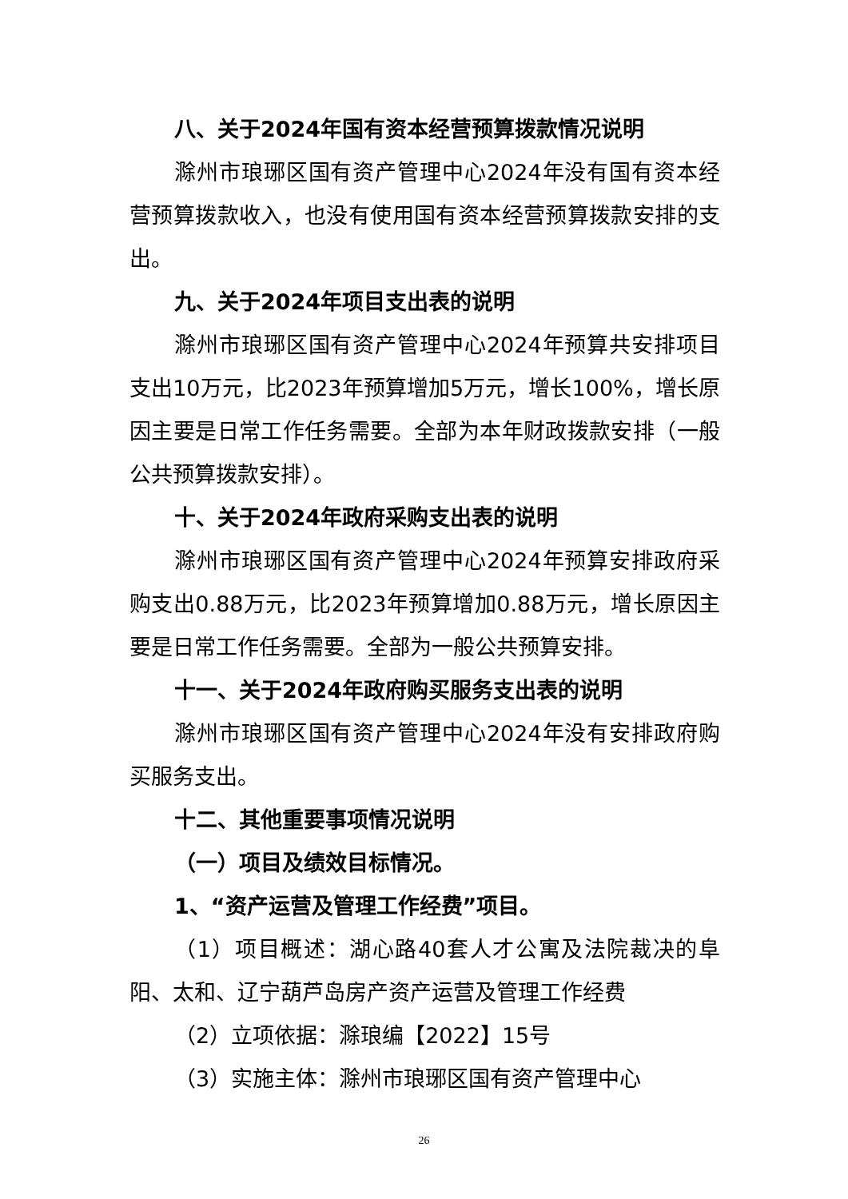八、关于2024年国有资本经营预算拨款情况说明
滁州市琅琊区国有资产管理中心2024年没有国有资本经营预算拨款收入，也没有使用国有资本经营预算拨款安排的支出。
九、关于2024年项目支出表的说明
滁州市琅琊区国有资产管理中心2024年预算共安排项目支出10万元，比2023年预算增加5万元，增长100%，增长原因主要是日常工作任务需要。全部为本年财政拨款安排（一般公共预算拨款安排）。
十、关于2024年政府采购支出表的说明
滁州市琅琊区国有资产管理中心2024年预算安排政府采购支出0.88万元，比2023年预算增加0.88万元，增长原因主要是日常工作任务需要。全部为一般公共预算安排。
十一、关于2024年政府购买服务支出表的说明
滁州市琅琊区国有资产管理中心2024年没有安排政府购买服务支出。
十二、其他重要事项情况说明
（一）项目及绩效目标情况。
1、“资产运营及管理工作经费”项目。
（1）项目概述：湖心路40套人才公寓及法院裁决的阜阳、太和、辽宁葫芦岛房产资产运营及管理工作经费
（2）立项依据：滁琅编【2022】15号
（3）实施主体：滁州市琅琊区国有资产管理中心
26